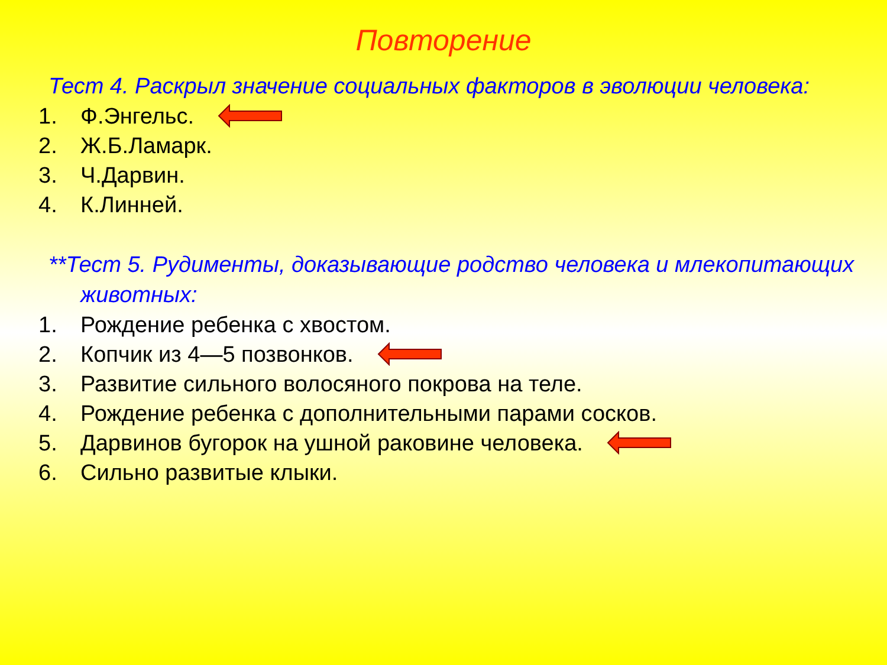Повторение
Тест 4. Раскрыл значение социальных факторов в эволюции человека:
1. Ф.Энгельс.
2. Ж.Б.Ламарк.
3. Ч.Дарвин.
4. К.Линней.
**Тест 5. Рудименты, доказывающие родство человека и млекопитающих животных:
1. Рождение ребенка с хвостом.
2. Копчик из 4—5 позвонков.
3. Развитие сильного волосяного покрова на теле.
4. Рождение ребенка с дополнительными парами сосков.
5. Дарвинов бугорок на ушной раковине человека.
6. Сильно развитые клыки.